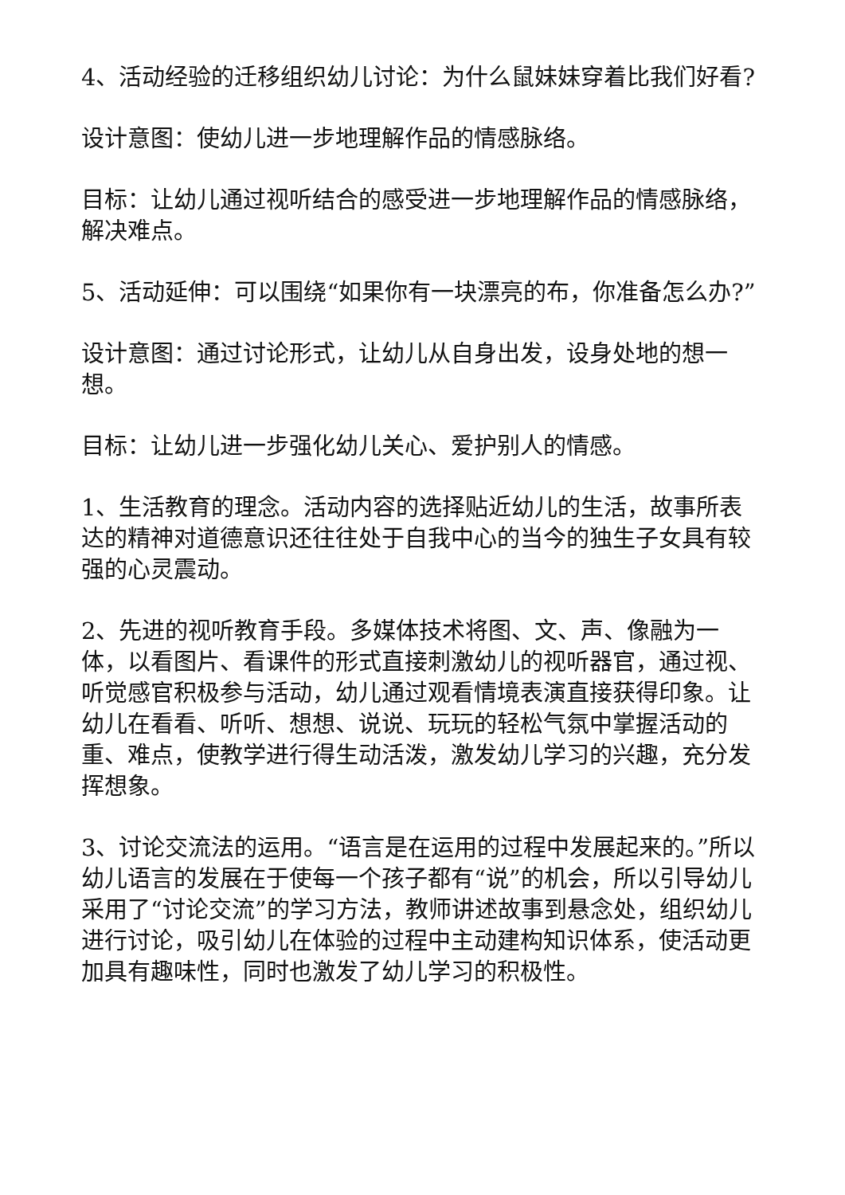4、活动经验的迁移组织幼儿讨论：为什么鼠妹妹穿着比我们好看?
设计意图：使幼儿进一步地理解作品的情感脉络。
目标：让幼儿通过视听结合的感受进一步地理解作品的情感脉络，解决难点。
5、活动延伸：可以围绕“如果你有一块漂亮的布，你准备怎么办?”
设计意图：通过讨论形式，让幼儿从自身出发，设身处地的想一想。
目标：让幼儿进一步强化幼儿关心、爱护别人的情感。
1、生活教育的理念。活动内容的选择贴近幼儿的生活，故事所表达的精神对道德意识还往往处于自我中心的当今的独生子女具有较强的心灵震动。
2、先进的视听教育手段。多媒体技术将图、文、声、像融为一体，以看图片、看课件的形式直接刺激幼儿的视听器官，通过视、听觉感官积极参与活动，幼儿通过观看情境表演直接获得印象。让幼儿在看看、听听、想想、说说、玩玩的轻松气氛中掌握活动的重、难点，使教学进行得生动活泼，激发幼儿学习的兴趣，充分发挥想象。
3、讨论交流法的运用。“语言是在运用的过程中发展起来的。”所以幼儿语言的发展在于使每一个孩子都有“说”的机会，所以引导幼儿采用了“讨论交流”的学习方法，教师讲述故事到悬念处，组织幼儿进行讨论，吸引幼儿在体验的过程中主动建构知识体系，使活动更加具有趣味性，同时也激发了幼儿学习的积极性。